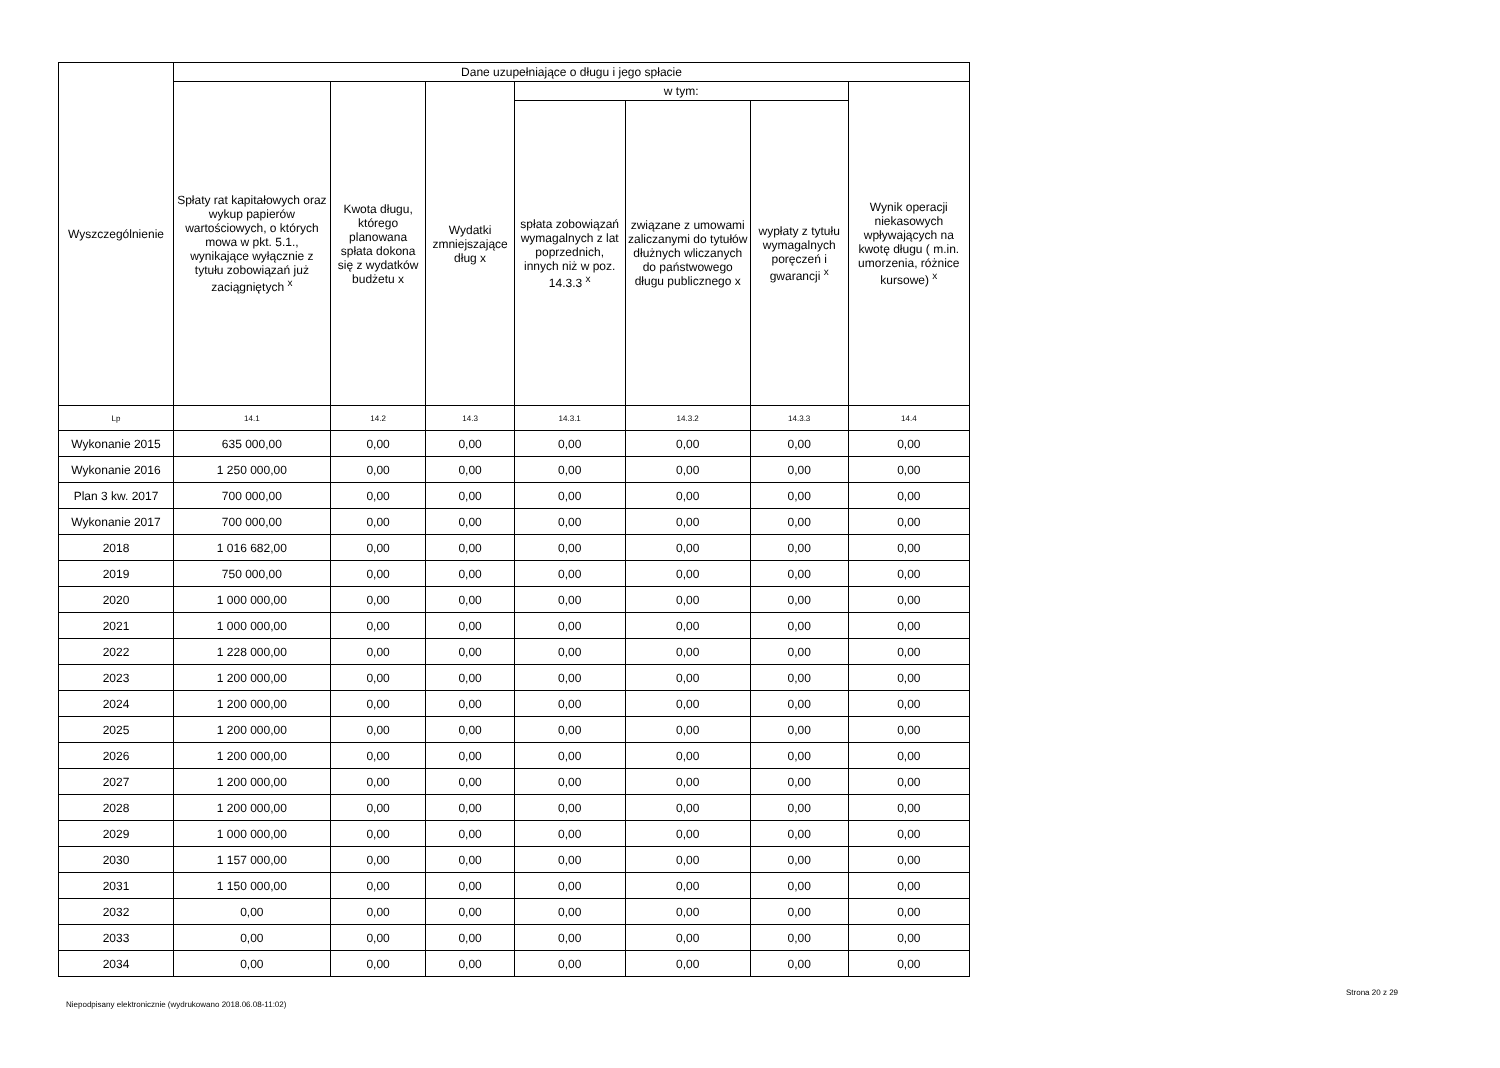| Wyszczególnienie | Dane uzupełniające o długu i jego spłacie | | | | | | |
| --- | --- | --- | --- | --- | --- | --- | --- |
| | Spłaty rat kapitałowych oraz wykup papierów wartościowych, o których mowa w pkt. 5.1., wynikające wyłącznie z tytułu zobowiązań już zaciągniętych <sup>x</sup> | Kwota długu, którego planowana spłata dokona się z wydatków budżetu x | Wydatki zmniejszające dług x | w tym: | | | Wynik operacji niekasowych wpływających na kwotę długu ( m.in. umorzenia, różnice kursowe) <sup>x</sup> |
| | | | | spłata zobowiązań wymagalnych z lat poprzednich, innych niż w poz. 14.3.3 <sup>x</sup> | związane z umowami zaliczanymi do tytułów dłużnych wliczanych do państwowego długu publicznego x | wypłaty z tytułu wymagalnych poręczeń i gwarancji <sup>x</sup> | |
| Lp | 14.1 | 14.2 | 14.3 | 14.3.1 | 14.3.2 | 14.3.3 | 14.4 |
| Wykonanie 2015 | 635 000,00 | 0,00 | 0,00 | 0,00 | 0,00 | 0,00 | 0,00 |
| Wykonanie 2016 | 1 250 000,00 | 0,00 | 0,00 | 0,00 | 0,00 | 0,00 | 0,00 |
| Plan 3 kw. 2017 | 700 000,00 | 0,00 | 0,00 | 0,00 | 0,00 | 0,00 | 0,00 |
| Wykonanie 2017 | 700 000,00 | 0,00 | 0,00 | 0,00 | 0,00 | 0,00 | 0,00 |
| 2018 | 1 016 682,00 | 0,00 | 0,00 | 0,00 | 0,00 | 0,00 | 0,00 |
| 2019 | 750 000,00 | 0,00 | 0,00 | 0,00 | 0,00 | 0,00 | 0,00 |
| 2020 | 1 000 000,00 | 0,00 | 0,00 | 0,00 | 0,00 | 0,00 | 0,00 |
| 2021 | 1 000 000,00 | 0,00 | 0,00 | 0,00 | 0,00 | 0,00 | 0,00 |
| 2022 | 1 228 000,00 | 0,00 | 0,00 | 0,00 | 0,00 | 0,00 | 0,00 |
| 2023 | 1 200 000,00 | 0,00 | 0,00 | 0,00 | 0,00 | 0,00 | 0,00 |
| 2024 | 1 200 000,00 | 0,00 | 0,00 | 0,00 | 0,00 | 0,00 | 0,00 |
| 2025 | 1 200 000,00 | 0,00 | 0,00 | 0,00 | 0,00 | 0,00 | 0,00 |
| 2026 | 1 200 000,00 | 0,00 | 0,00 | 0,00 | 0,00 | 0,00 | 0,00 |
| 2027 | 1 200 000,00 | 0,00 | 0,00 | 0,00 | 0,00 | 0,00 | 0,00 |
| 2028 | 1 200 000,00 | 0,00 | 0,00 | 0,00 | 0,00 | 0,00 | 0,00 |
| 2029 | 1 000 000,00 | 0,00 | 0,00 | 0,00 | 0,00 | 0,00 | 0,00 |
| 2030 | 1 157 000,00 | 0,00 | 0,00 | 0,00 | 0,00 | 0,00 | 0,00 |
| 2031 | 1 150 000,00 | 0,00 | 0,00 | 0,00 | 0,00 | 0,00 | 0,00 |
| 2032 | 0,00 | 0,00 | 0,00 | 0,00 | 0,00 | 0,00 | 0,00 |
| 2033 | 0,00 | 0,00 | 0,00 | 0,00 | 0,00 | 0,00 | 0,00 |
| 2034 | 0,00 | 0,00 | 0,00 | 0,00 | 0,00 | 0,00 | 0,00 |
Strona 20 z 29
Niepodpisany elektronicznie (wydrukowano 2018.06.08-11:02)